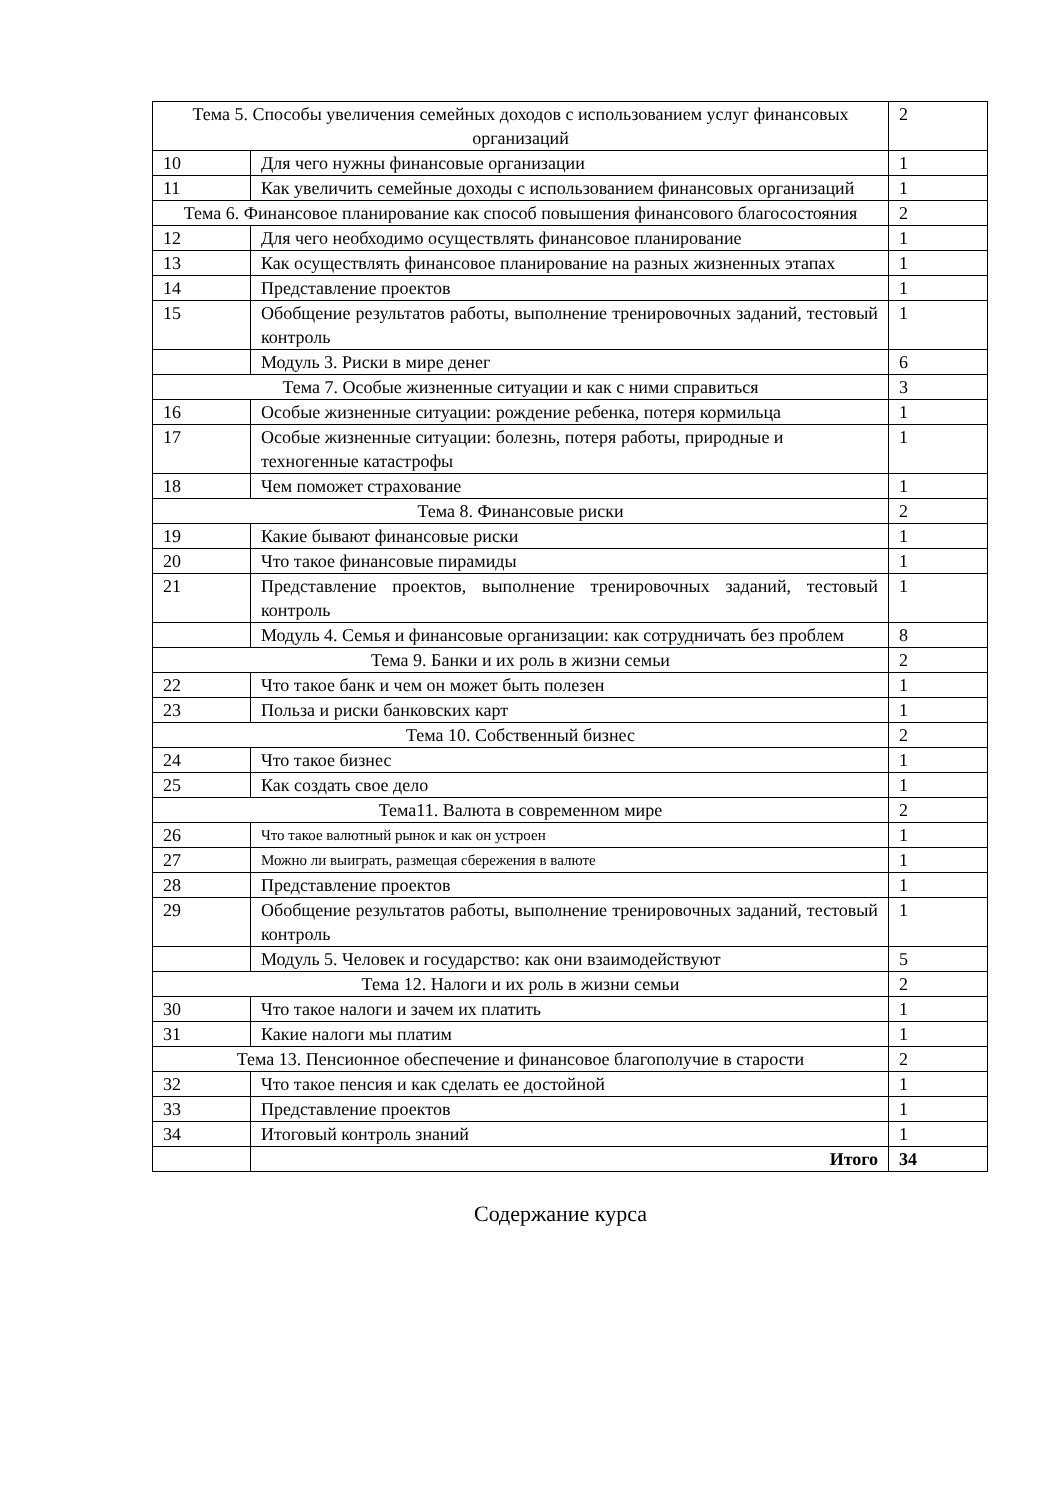| Тема 5. Способы увеличения семейных доходов с использованием услуг финансовых организаций | | 2 |
| 10 | Для чего нужны финансовые организации | 1 |
| 11 | Как увеличить семейные доходы с использованием финансовых организаций | 1 |
| Тема 6. Финансовое планирование как способ повышения финансового благосостояния | | 2 |
| 12 | Для чего необходимо осуществлять финансовое планирование | 1 |
| 13 | Как осуществлять финансовое планирование на разных жизненных этапах | 1 |
| 14 | Представление проектов | 1 |
| 15 | Обобщение результатов работы, выполнение тренировочных заданий, тестовый контроль | 1 |
| | Модуль 3. Риски в мире денег | 6 |
| Тема 7. Особые жизненные ситуации и как с ними справиться | | 3 |
| 16 | Особые жизненные ситуации: рождение ребенка, потеря кормильца | 1 |
| 17 | Особые жизненные ситуации: болезнь, потеря работы, природные и техногенные катастрофы | 1 |
| 18 | Чем поможет страхование | 1 |
| Тема 8. Финансовые риски | | 2 |
| 19 | Какие бывают финансовые риски | 1 |
| 20 | Что такое финансовые пирамиды | 1 |
| 21 | Представление проектов, выполнение тренировочных заданий, тестовый контроль | 1 |
| | Модуль 4. Семья и финансовые организации: как сотрудничать без проблем | 8 |
| Тема 9. Банки и их роль в жизни семьи | | 2 |
| 22 | Что такое банк и чем он может быть полезен | 1 |
| 23 | Польза и риски банковских карт | 1 |
| Тема 10. Собственный бизнес | | 2 |
| 24 | Что такое бизнес | 1 |
| 25 | Как создать свое дело | 1 |
| Тема11. Валюта в современном мире | | 2 |
| 26 | Что такое валютный рынок и как он устроен | 1 |
| 27 | Можно ли выиграть, размещая сбережения в валюте | 1 |
| 28 | Представление проектов | 1 |
| 29 | Обобщение результатов работы, выполнение тренировочных заданий, тестовый контроль | 1 |
| | Модуль 5. Человек и государство: как они взаимодействуют | 5 |
| Тема 12. Налоги и их роль в жизни семьи | | 2 |
| 30 | Что такое налоги и зачем их платить | 1 |
| 31 | Какие налоги мы платим | 1 |
| Тема 13. Пенсионное обеспечение и финансовое благополучие в старости | | 2 |
| 32 | Что такое пенсия и как сделать ее достойной | 1 |
| 33 | Представление проектов | 1 |
| 34 | Итоговый контроль знаний | 1 |
| | Итого | 34 |
Содержание курса